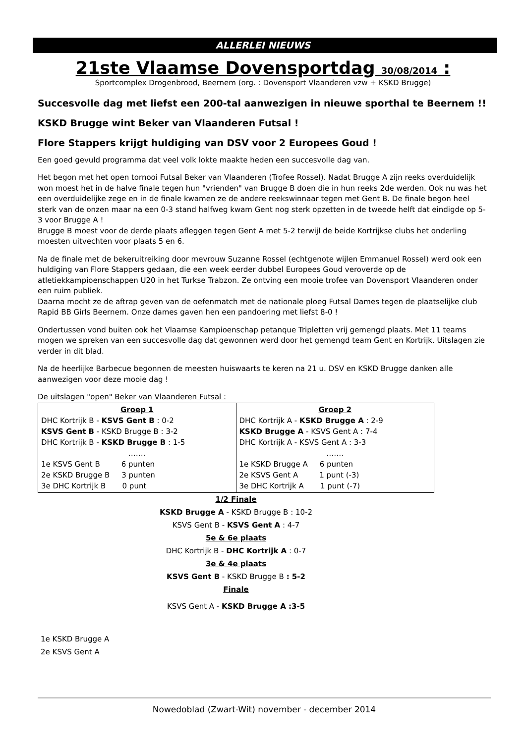ALLERLEI NIEUWS
21ste Vlaamse Dovensportdag 30/08/2014 :
Sportcomplex Drogenbrood, Beernem (org. : Dovensport Vlaanderen vzw + KSKD Brugge)
Succesvolle dag met liefst een 200-tal aanwezigen in nieuwe sporthal te Beernem !!
KSKD Brugge wint Beker van Vlaanderen Futsal !
Flore Stappers krijgt huldiging van DSV voor 2 Europees Goud !
Een goed gevuld programma dat veel volk lokte maakte heden een succesvolle dag van.
Het begon met het open tornooi Futsal Beker van Vlaanderen (Trofee Rossel). Nadat Brugge A zijn reeks overduidelijk won moest het in de halve finale tegen hun "vrienden" van Brugge B doen die in hun reeks 2de werden. Ook nu was het een overduidelijke zege en in de finale kwamen ze de andere reekswinnaar tegen met Gent B. De finale begon heel sterk van de onzen maar na een 0-3 stand halfweg kwam Gent nog sterk opzetten in de tweede helft dat eindigde op 5-3 voor Brugge A !
Brugge B moest voor de derde plaats afleggen tegen Gent A met 5-2 terwijl de beide Kortrijkse clubs het onderling moesten uitvechten voor plaats 5 en 6.
Na de finale met de bekeruitreiking door mevrouw Suzanne Rossel (echtgenote wijlen Emmanuel Rossel) werd ook een huldiging van Flore Stappers gedaan, die een week eerder dubbel Europees Goud veroverde op de atletiekkampioenschappen U20 in het Turkse Trabzon. Ze ontving een mooie trofee van Dovensport Vlaanderen onder een ruim publiek.
Daarna mocht ze de aftrap geven van de oefenmatch met de nationale ploeg Futsal Dames tegen de plaatselijke club Rapid BB Girls Beernem. Onze dames gaven hen een pandoering met liefst 8-0 !
Ondertussen vond buiten ook het Vlaamse Kampioenschap petanque Tripletten vrij gemengd plaats. Met 11 teams mogen we spreken van een succesvolle dag dat gewonnen werd door het gemengd team Gent en Kortrijk. Uitslagen zie verder in dit blad.
Na de heerlijke Barbecue begonnen de meesten huiswaarts te keren na 21 u. DSV en KSKD Brugge danken alle aanwezigen voor deze mooie dag !
De uitslagen "open" Beker van Vlaanderen Futsal :
| Groep 1 DHC Kortrijk B - KSVS Gent B : 0-2 KSVS Gent B - KSKD Brugge B : 3-2 DHC Kortrijk B - KSKD Brugge B : 1-5 ……. 1e KSVS Gent B 6 punten 2e KSKD Brugge B 3 punten 3e DHC Kortrijk B 0 punt | Groep 2 DHC Kortrijk A - KSKD Brugge A : 2-9 KSKD Brugge A - KSVS Gent A : 7-4 DHC Kortrijk A - KSVS Gent A : 3-3 ……. 1e KSKD Brugge A 6 punten 2e KSVS Gent A 1 punt (-3) 3e DHC Kortrijk A 1 punt (-7) |
1/2 Finale
KSKD Brugge A - KSKD Brugge B : 10-2
KSVS Gent B - KSVS Gent A : 4-7
5e & 6e plaats
DHC Kortrijk B - DHC Kortrijk A : 0-7
3e & 4e plaats
KSVS Gent B - KSKD Brugge B : 5-2
Finale
KSVS Gent A - KSKD Brugge A :3-5
1e KSKD Brugge A
2e KSVS Gent A
Nowedoblad (Zwart-Wit) november - december 2014